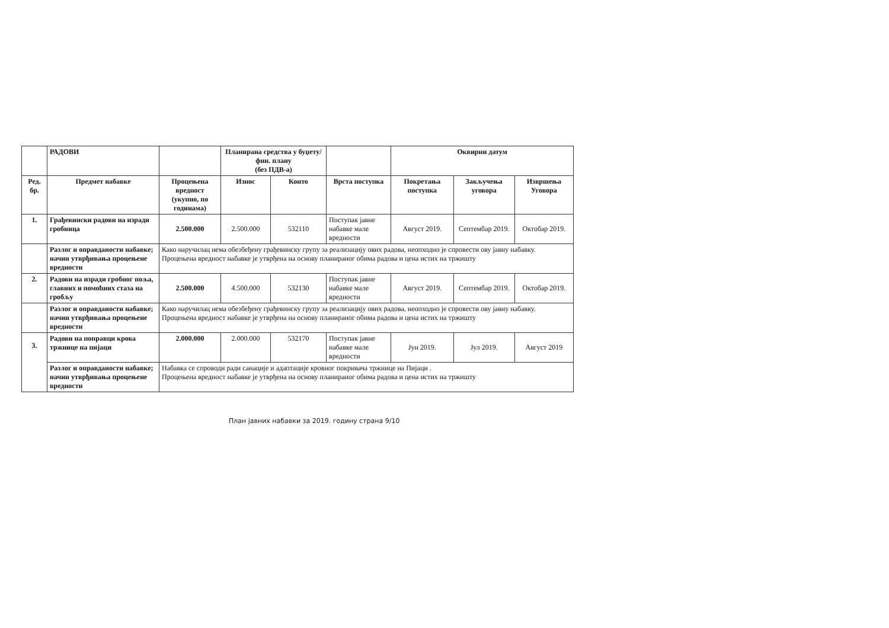| | РАДОВИ | | Планирана средства у буџету/фин. плану (без ПДВ-а) | | | Оквирни датум | | |
| --- | --- | --- | --- | --- | --- | --- | --- | --- |
| Ред. бр. | Предмет набавке | Процењена вредност (укупно, по годинама) | Износ | Конто | Врста поступка | Покретања поступка | Закључења уговора | Извршења Уговора |
| 1. | Грађевински радови на изради гробница | 2.500.000 | 2.500.000 | 532110 | Поступак јавне набавке мале вредности | Август 2019. | Септембар 2019. | Октобар 2019. |
| | Разлог и оправданости набавке; начин утврђивања процењене вредности | Како наручилац нема обезбеђену грађевинску групу за реализацију ових радова, неопходно је спровести ову јавну набавку. Процењена вредност набавке је утврђена на основу планираног обима радова и цена истих на тржишту | | | | | | |
| 2. | Радови на изради гробног поља, главних и помоћних стаза на гробљу | 2.500.000 | 4.500.000 | 532130 | Поступак јавне набавке мале вредности | Август 2019. | Септембар 2019. | Октобар 2019. |
| | Разлог и оправданости набавке; начин утврђивања процењене вредности | Како наручилац нема обезбеђену грађевинску групу за реализацију ових радова, неопходно је спровести ову јавну набавку. Процењена вредност набавке је утврђена на основу планираног обима радова и цена истих на тржишту | | | | | | |
| 3. | Радови на поправци крова тржнице на пијаци | 2.000.000 | 2.000.000 | 532170 | Поступак јавне набавке мале вредности | Јун 2019. | Јул 2019. | Август 2019 |
| | Разлог и оправданости набавке; начин утврђивања процењене вредности | Набавка се спроводи ради санације и адаптације кровног покривача тржнице на Пијаци . Процењена вредност набавке је утврђена на основу планираног обима радова и цена истих на тржишту | | | | | | |
План јавних набавки за 2019. годину страна 9/10